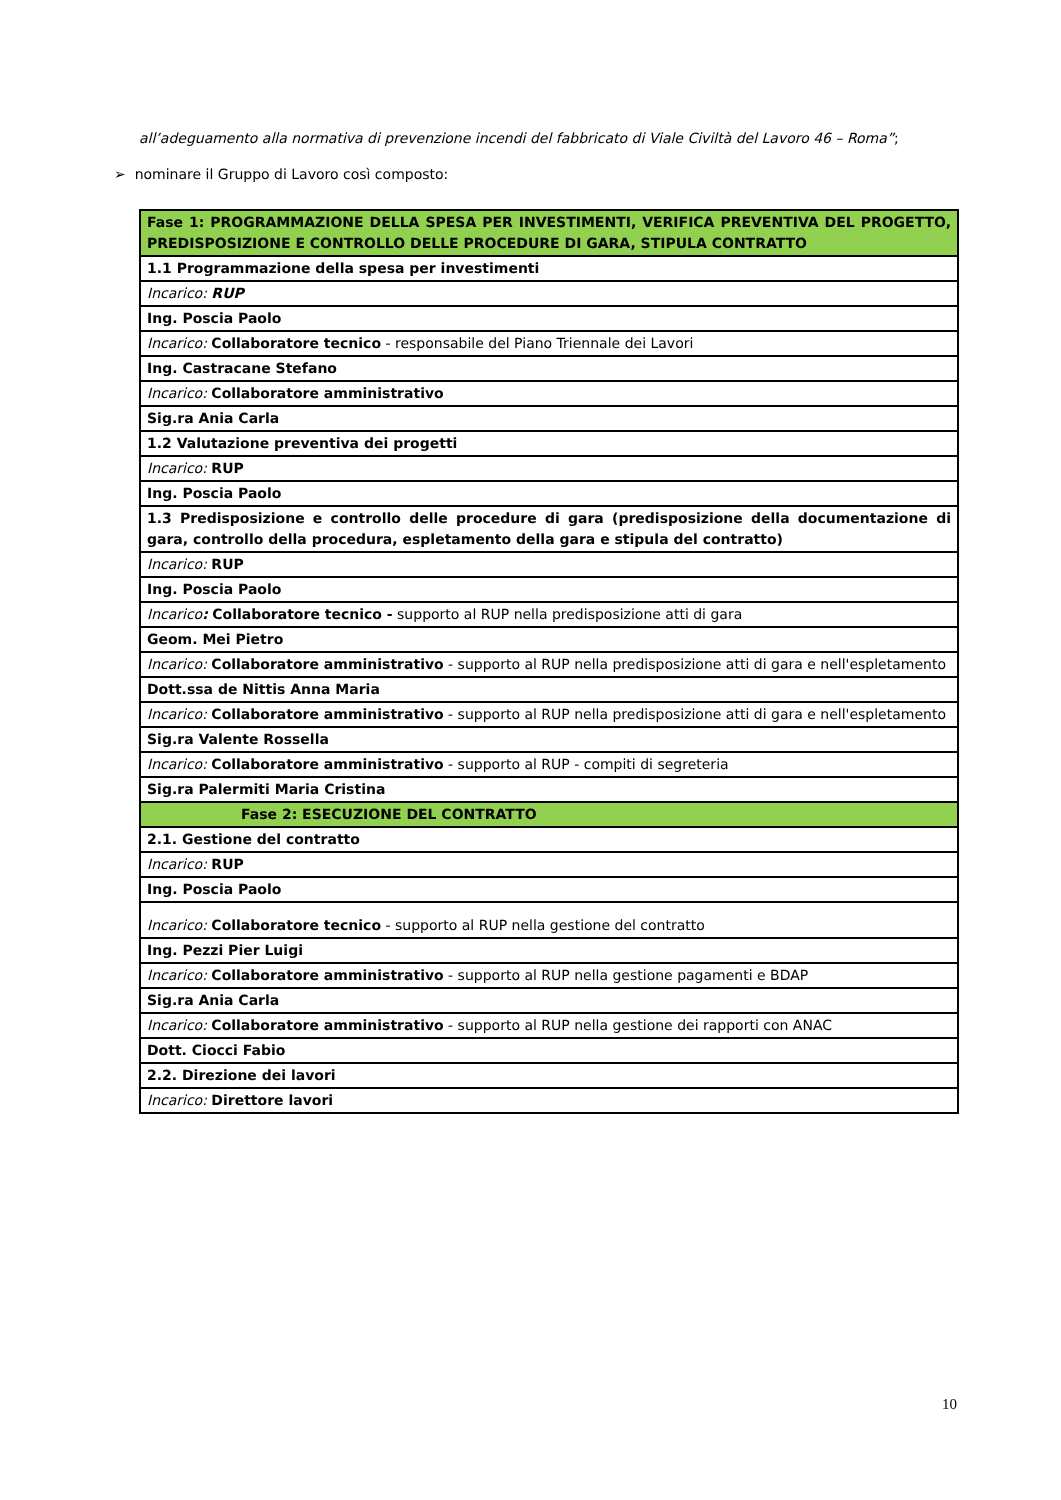all’adeguamento alla normativa di prevenzione incendi del fabbricato di Viale Civiltà del Lavoro 46 – Roma”;
➢ nominare il Gruppo di Lavoro così composto:
| Fase 1: PROGRAMMAZIONE DELLA SPESA PER INVESTIMENTI, VERIFICA PREVENTIVA DEL PROGETTO, PREDISPOSIZIONE E CONTROLLO DELLE PROCEDURE DI GARA, STIPULA CONTRATTO |
| 1.1 Programmazione della spesa per investimenti |
| Incarico: RUP |
| Ing. Poscia Paolo |
| Incarico: Collaboratore tecnico - responsabile del Piano Triennale dei Lavori |
| Ing. Castracane Stefano |
| Incarico: Collaboratore amministrativo |
| Sig.ra Ania Carla |
| 1.2 Valutazione preventiva dei progetti |
| Incarico: RUP |
| Ing. Poscia Paolo |
| 1.3 Predisposizione e controllo delle procedure di gara (predisposizione della documentazione di gara, controllo della procedura, espletamento della gara e stipula del contratto) |
| Incarico: RUP |
| Ing. Poscia Paolo |
| Incarico : Collaboratore tecnico - supporto al RUP nella predisposizione atti di gara |
| Geom. Mei Pietro |
| Incarico: Collaboratore amministrativo - supporto al RUP nella predisposizione atti di gara e nell'espletamento |
| Dott.ssa de Nittis Anna Maria |
| Incarico: Collaboratore amministrativo - supporto al RUP nella predisposizione atti di gara e nell'espletamento |
| Sig.ra Valente Rossella |
| Incarico: Collaboratore amministrativo - supporto al RUP - compiti di segreteria |
| Sig.ra Palermiti Maria Cristina |
| Fase 2: ESECUZIONE DEL CONTRATTO |
| 2.1. Gestione del contratto |
| Incarico: RUP |
| Ing. Poscia Paolo |
| Incarico: Collaboratore tecnico - supporto al RUP nella gestione del contratto |
| Ing. Pezzi Pier Luigi |
| Incarico: Collaboratore amministrativo - supporto al RUP nella gestione pagamenti e BDAP |
| Sig.ra Ania Carla |
| Incarico: Collaboratore amministrativo - supporto al RUP nella gestione dei rapporti con ANAC |
| Dott. Ciocci Fabio |
| 2.2. Direzione dei lavori |
| Incarico: Direttore lavori |
10